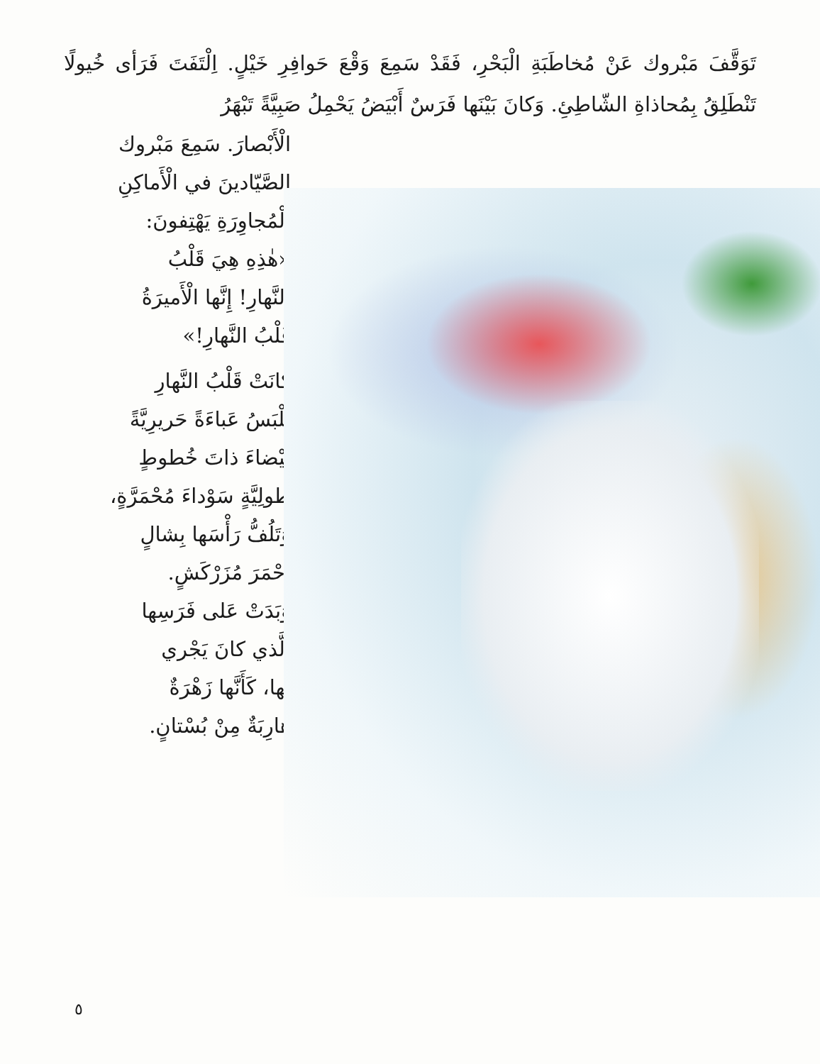تَوَقَّفَ مَبْروك عَنْ مُخاطَبَةِ الْبَحْرِ، فَقَدْ سَمِعَ وَقْعَ حَوافِرِ خَيْلٍ. اِلْتَفَتَ فَرَأى خُيولًا تَنْطَلِقُ بِمُحاذاةِ الشّاطِئِ. وَكانَ بَيْنَها فَرَسٌ أَبْيَضُ يَحْمِلُ صَبِيَّةً تَبْهَرُ
الْأَبْصارَ. سَمِعَ مَبْروك
الصَّيّادينَ في الْأَماكِنِ
الْمُجاوِرَةِ يَهْتِفونَ:
«هٰذِهِ هِيَ قَلْبُ
النَّهارِ! إِنَّها الْأَميرَةُ
قَلْبُ النَّهارِ!»
كانَتْ قَلْبُ النَّهارِ
تَلْبَسُ عَباءَةً حَريرِيَّةً
بَيْضاءَ ذاتَ خُطوطٍ
طولِيَّةٍ سَوْداءَ مُحْمَرَّةٍ،
وَتَلُفُّ رَأْسَها بِشالٍ
أَحْمَرَ مُزَرْكَشٍ.
وَبَدَتْ عَلى فَرَسِها
الَّذي كانَ يَجْري
بِها، كَأَنَّها زَهْرَةٌ
هارِبَةٌ مِنْ بُسْتانٍ.
٥